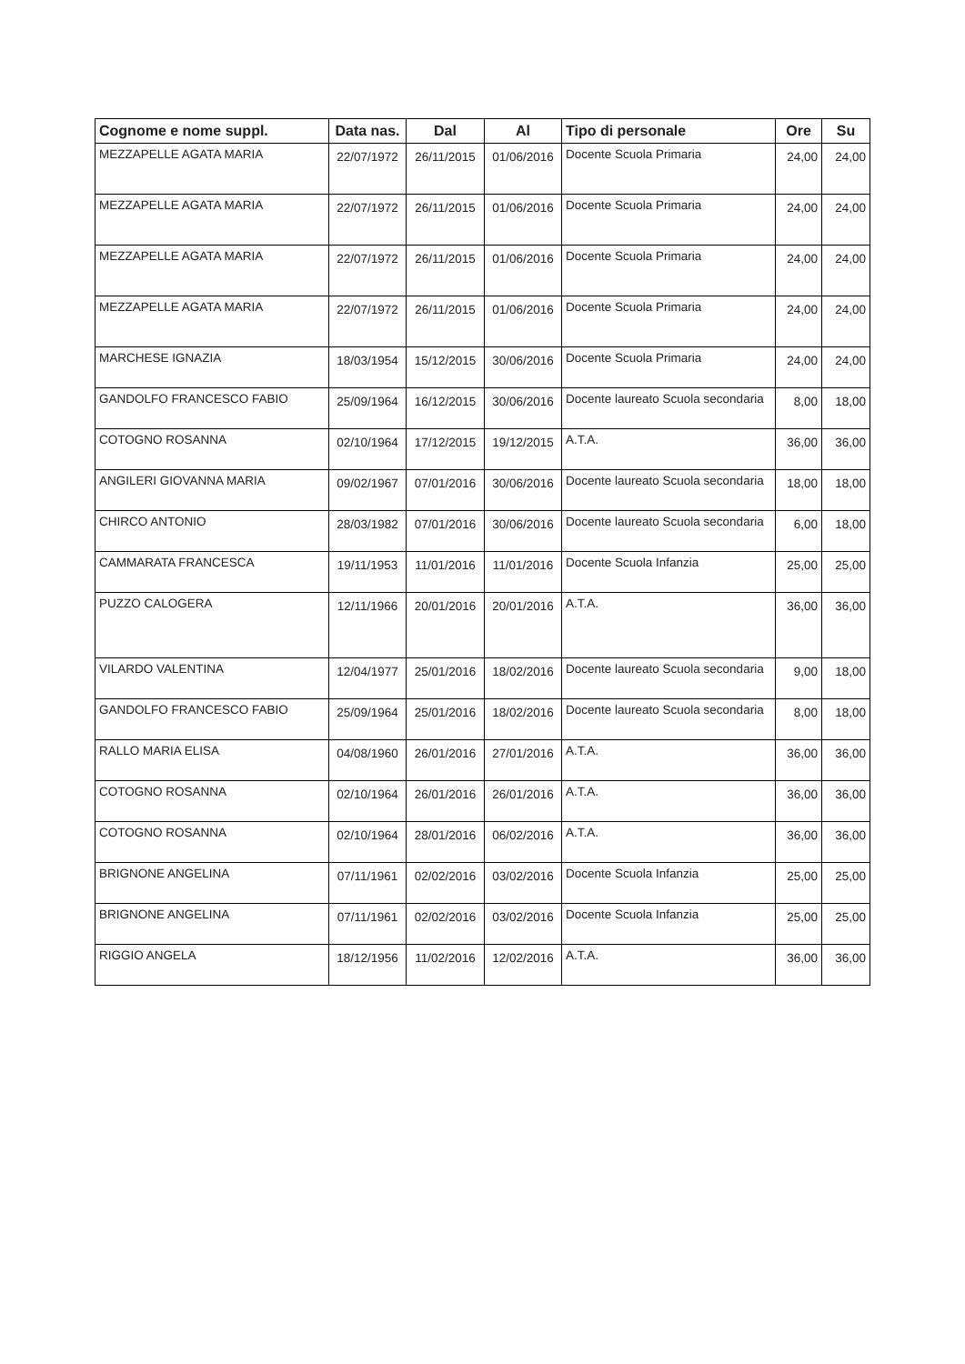| Cognome e nome suppl. | Data nas. | Dal | Al | Tipo di personale | Ore | Su |
| --- | --- | --- | --- | --- | --- | --- |
| MEZZAPELLE AGATA MARIA | 22/07/1972 | 26/11/2015 | 01/06/2016 | Docente Scuola Primaria | 24,00 | 24,00 |
| MEZZAPELLE AGATA MARIA | 22/07/1972 | 26/11/2015 | 01/06/2016 | Docente Scuola Primaria | 24,00 | 24,00 |
| MEZZAPELLE AGATA MARIA | 22/07/1972 | 26/11/2015 | 01/06/2016 | Docente Scuola Primaria | 24,00 | 24,00 |
| MEZZAPELLE AGATA MARIA | 22/07/1972 | 26/11/2015 | 01/06/2016 | Docente Scuola Primaria | 24,00 | 24,00 |
| MARCHESE IGNAZIA | 18/03/1954 | 15/12/2015 | 30/06/2016 | Docente Scuola Primaria | 24,00 | 24,00 |
| GANDOLFO FRANCESCO FABIO | 25/09/1964 | 16/12/2015 | 30/06/2016 | Docente laureato Scuola secondaria | 8,00 | 18,00 |
| COTOGNO ROSANNA | 02/10/1964 | 17/12/2015 | 19/12/2015 | A.T.A. | 36,00 | 36,00 |
| ANGILERI GIOVANNA MARIA | 09/02/1967 | 07/01/2016 | 30/06/2016 | Docente laureato Scuola secondaria | 18,00 | 18,00 |
| CHIRCO ANTONIO | 28/03/1982 | 07/01/2016 | 30/06/2016 | Docente laureato Scuola secondaria | 6,00 | 18,00 |
| CAMMARATA FRANCESCA | 19/11/1953 | 11/01/2016 | 11/01/2016 | Docente Scuola Infanzia | 25,00 | 25,00 |
| PUZZO CALOGERA | 12/11/1966 | 20/01/2016 | 20/01/2016 | A.T.A. | 36,00 | 36,00 |
| VILARDO VALENTINA | 12/04/1977 | 25/01/2016 | 18/02/2016 | Docente laureato Scuola secondaria | 9,00 | 18,00 |
| GANDOLFO FRANCESCO FABIO | 25/09/1964 | 25/01/2016 | 18/02/2016 | Docente laureato Scuola secondaria | 8,00 | 18,00 |
| RALLO MARIA ELISA | 04/08/1960 | 26/01/2016 | 27/01/2016 | A.T.A. | 36,00 | 36,00 |
| COTOGNO ROSANNA | 02/10/1964 | 26/01/2016 | 26/01/2016 | A.T.A. | 36,00 | 36,00 |
| COTOGNO ROSANNA | 02/10/1964 | 28/01/2016 | 06/02/2016 | A.T.A. | 36,00 | 36,00 |
| BRIGNONE ANGELINA | 07/11/1961 | 02/02/2016 | 03/02/2016 | Docente Scuola Infanzia | 25,00 | 25,00 |
| BRIGNONE ANGELINA | 07/11/1961 | 02/02/2016 | 03/02/2016 | Docente Scuola Infanzia | 25,00 | 25,00 |
| RIGGIO ANGELA | 18/12/1956 | 11/02/2016 | 12/02/2016 | A.T.A. | 36,00 | 36,00 |